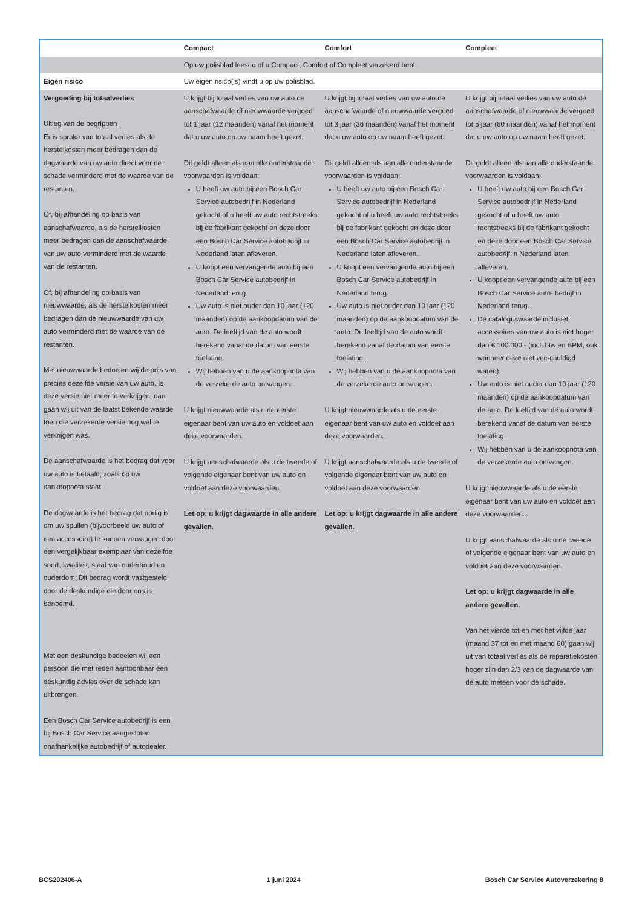| | Compact | Comfort | Compleet |
| --- | --- | --- | --- |
| | Op uw polisblad leest u of u Compact, Comfort of Compleet verzekerd bent. | | |
| Eigen risico | Uw eigen risico(‘s) vindt u op uw polisblad. | | |
| Vergoeding bij totaalverlies Uitleg van de begrippen Er is sprake van totaal verlies als de herstelkosten meer bedragen dan de dagwaarde van uw auto direct voor de schade verminderd met de waarde van de restanten. Of, bij afhandeling op basis van aanschafwaarde, als de herstelkosten meer bedragen dan de aanschafwaarde van uw auto verminderd met de waarde van de restanten. Of, bij afhandeling op basis van nieuwwaarde, als de herstelkosten meer bedragen dan de nieuwwaarde van uw auto verminderd met de waarde van de restanten. Met nieuwwaarde bedoelen wij de prijs van precies dezelfde versie van uw auto. Is deze versie niet meer te verkrijgen, dan gaan wij uit van de laatst bekende waarde toen die verzekerde versie nog wel te verkrijgen was. De aanschafwaarde is het bedrag dat voor uw auto is betaald, zoals op uw aankoopnota staat. De dagwaarde is het bedrag dat nodig is om uw spullen (bijvoorbeeld uw auto of een accessoire) te kunnen vervangen door een vergelijkbaar exemplaar van dezelfde soort, kwaliteit, staat van onderhoud en ouderdom. Dit bedrag wordt vastgesteld door de deskundige die door ons is benoemd. Met een deskundige bedoelen wij een persoon die met reden aantoonbaar een deskundig advies over de schade kan uitbrengen. Een Bosch Car Service autobedrijf is een bij Bosch Car Service aangesloten onafhankelijke autobedrijf of autodealer. | U krijgt bij totaal verlies van uw auto de aanschafwaarde of nieuwwaarde vergoed tot 1 jaar (12 maanden) vanaf het moment dat u uw auto op uw naam heeft gezet. Dit geldt alleen als aan alle onderstaande voorwaarden is voldaan: U heeft uw auto bij een Bosch Car Service autobedrijf in Nederland gekocht of u heeft uw auto rechtstreeks bij de fabrikant gekocht en deze door een Bosch Car Service autobedrijf in Nederland laten afleveren. U koopt een vervangende auto bij een Bosch Car Service autobedrijf in Nederland terug. Uw auto is niet ouder dan 10 jaar (120 maanden) op de aankoopdatum van de auto. De leeftijd van de auto wordt berekend vanaf de datum van eerste toelating. Wij hebben van u de aankoopnota van de verzekerde auto ontvangen. U krijgt nieuwwaarde als u de eerste eigenaar bent van uw auto en voldoet aan deze voorwaarden. U krijgt aanschafwaarde als u de tweede of volgende eigenaar bent van uw auto en voldoet aan deze voorwaarden. Let op: u krijgt dagwaarde in alle andere gevallen. | U krijgt bij totaal verlies van uw auto de aanschafwaarde of nieuwwaarde vergoed tot 3 jaar (36 maanden) vanaf het moment dat u uw auto op uw naam heeft gezet. Dit geldt alleen als aan alle onderstaande voorwaarden is voldaan: U heeft uw auto bij een Bosch Car Service autobedrijf in Nederland gekocht of u heeft uw auto rechtstreeks bij de fabrikant gekocht en deze door een Bosch Car Service autobedrijf in Nederland laten afleveren. U koopt een vervangende auto bij een Bosch Car Service autobedrijf in Nederland terug. Uw auto is niet ouder dan 10 jaar (120 maanden) op de aankoopdatum van de auto. De leeftijd van de auto wordt berekend vanaf de datum van eerste toelating. Wij hebben van u de aankoopnota van de verzekerde auto ontvangen. U krijgt nieuwwaarde als u de eerste eigenaar bent van uw auto en voldoet aan deze voorwaarden. U krijgt aanschafwaarde als u de tweede of volgende eigenaar bent van uw auto en voldoet aan deze voorwaarden. Let op: u krijgt dagwaarde in alle andere gevallen. | U krijgt bij totaal verlies van uw auto de aanschafwaarde of nieuwwaarde vergoed tot 5 jaar (60 maanden) vanaf het moment dat u uw auto op uw naam heeft gezet. Dit geldt alleen als aan alle onderstaande voorwaarden is voldaan: U heeft uw auto bij een Bosch Car Service autobedrijf in Nederland gekocht of u heeft uw auto rechtstreeks bij de fabrikant gekocht en deze door een Bosch Car Service autobedrijf in Nederland laten afleveren. U koopt een vervangende auto bij een Bosch Car Service auto- bedrijf in Nederland terug. De catalogus­waarde inclusief accessoires van uw auto is niet hoger dan € 100.000,- (incl. btw en BPM, ook wanneer deze niet verschuldigd waren). Uw auto is niet ouder dan 10 jaar (120 maanden) op de aankoopdatum van de auto. De leeftijd van de auto wordt berekend vanaf de datum van eerste toelating. Wij hebben van u de aankoopnota van de verzekerde auto ontvangen. U krijgt nieuwwaarde als u de eerste eigenaar bent van uw auto en voldoet aan deze voorwaarden. U krijgt aanschafwaarde als u de tweede of volgende eigenaar bent van uw auto en voldoet aan deze voorwaarden. Let op: u krijgt dagwaarde in alle andere gevallen. Van het vierde tot en met het vijfde jaar (maand 37 tot en met maand 60) gaan wij uit van totaal verlies als de reparatiekosten hoger zijn dan 2/3 van de dagwaarde van de auto meteen voor de schade. |
BCS202406-A 1 juni 2024 Bosch Car Service Autoverzekering 8